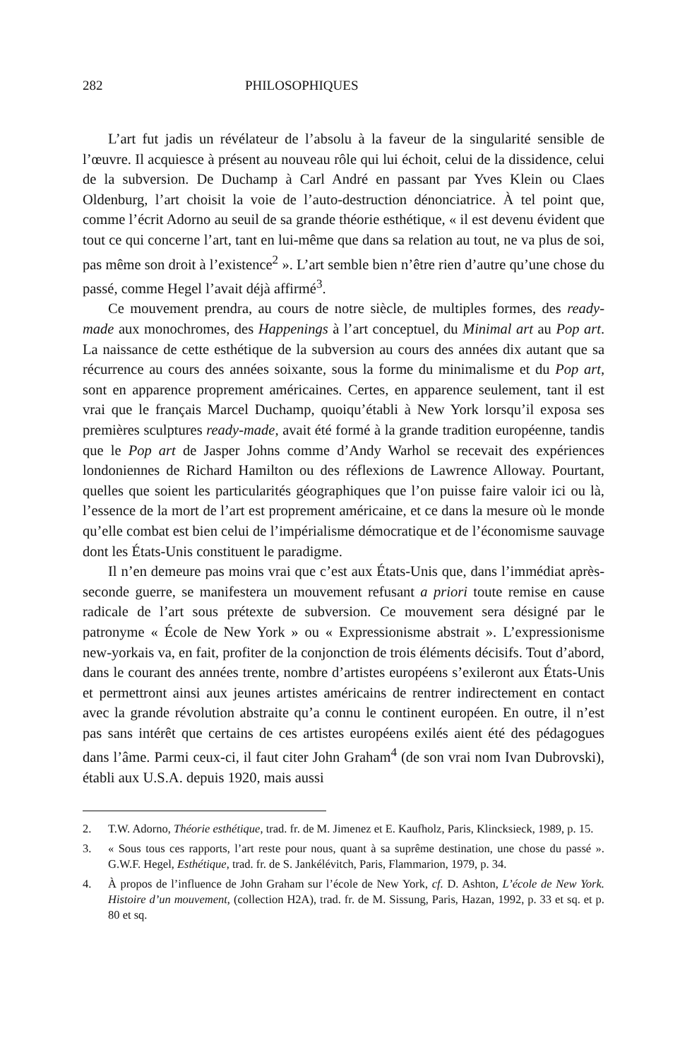282 PHILOSOPHIQUES
L’art fut jadis un révélateur de l’absolu à la faveur de la singularité sensible de l’œuvre. Il acquiesce à présent au nouveau rôle qui lui échoit, celui de la dissidence, celui de la subversion. De Duchamp à Carl André en passant par Yves Klein ou Claes Oldenburg, l’art choisit la voie de l’auto-destruction dénonciatrice. À tel point que, comme l’écrit Adorno au seuil de sa grande théorie esthétique, « il est devenu évident que tout ce qui concerne l’art, tant en lui-même que dans sa relation au tout, ne va plus de soi, pas même son droit à l’existence<sup>2</sup> ». L’art semble bien n’être rien d’autre qu’une chose du passé, comme Hegel l’avait déjà affirmé<sup>3</sup>.
Ce mouvement prendra, au cours de notre siècle, de multiples formes, des ready-made aux monochromes, des Happenings à l’art conceptuel, du Minimal art au Pop art. La naissance de cette esthétique de la subversion au cours des années dix autant que sa récurrence au cours des années soixante, sous la forme du minimalisme et du Pop art, sont en apparence proprement américaines. Certes, en apparence seulement, tant il est vrai que le français Marcel Duchamp, quoiqu’établi à New York lorsqu’il exposa ses premières sculptures ready-made, avait été formé à la grande tradition européenne, tandis que le Pop art de Jasper Johns comme d’Andy Warhol se recevait des expériences londoniennes de Richard Hamilton ou des réflexions de Lawrence Alloway. Pourtant, quelles que soient les particularités géographiques que l’on puisse faire valoir ici ou là, l’essence de la mort de l’art est proprement américaine, et ce dans la mesure où le monde qu’elle combat est bien celui de l’impérialisme démocratique et de l’économisme sauvage dont les États-Unis constituent le paradigme.
Il n’en demeure pas moins vrai que c’est aux États-Unis que, dans l’immédiat après-seconde guerre, se manifestera un mouvement refusant a priori toute remise en cause radicale de l’art sous prétexte de subversion. Ce mouvement sera désigné par le patronyme « École de New York » ou « Expressionisme abstrait ». L’expressionisme new-yorkais va, en fait, profiter de la conjonction de trois éléments décisifs. Tout d’abord, dans le courant des années trente, nombre d’artistes européens s’exileront aux États-Unis et permettront ainsi aux jeunes artistes américains de rentrer indirectement en contact avec la grande révolution abstraite qu’a connu le continent européen. En outre, il n’est pas sans intérêt que certains de ces artistes européens exilés aient été des pédagogues dans l’âme. Parmi ceux-ci, il faut citer John Graham<sup>4</sup> (de son vrai nom Ivan Dubrovski), établi aux U.S.A. depuis 1920, mais aussi
2. T.W. Adorno, Théorie esthétique, trad. fr. de M. Jimenez et E. Kaufholz, Paris, Klincksieck, 1989, p. 15.
3. « Sous tous ces rapports, l’art reste pour nous, quant à sa suprême destination, une chose du passé ». G.W.F. Hegel, Esthétique, trad. fr. de S. Jankélévitch, Paris, Flammarion, 1979, p. 34.
4. À propos de l’influence de John Graham sur l’école de New York, cf. D. Ashton, L’école de New York. Histoire d’un mouvement, (collection H2A), trad. fr. de M. Sissung, Paris, Hazan, 1992, p. 33 et sq. et p. 80 et sq.